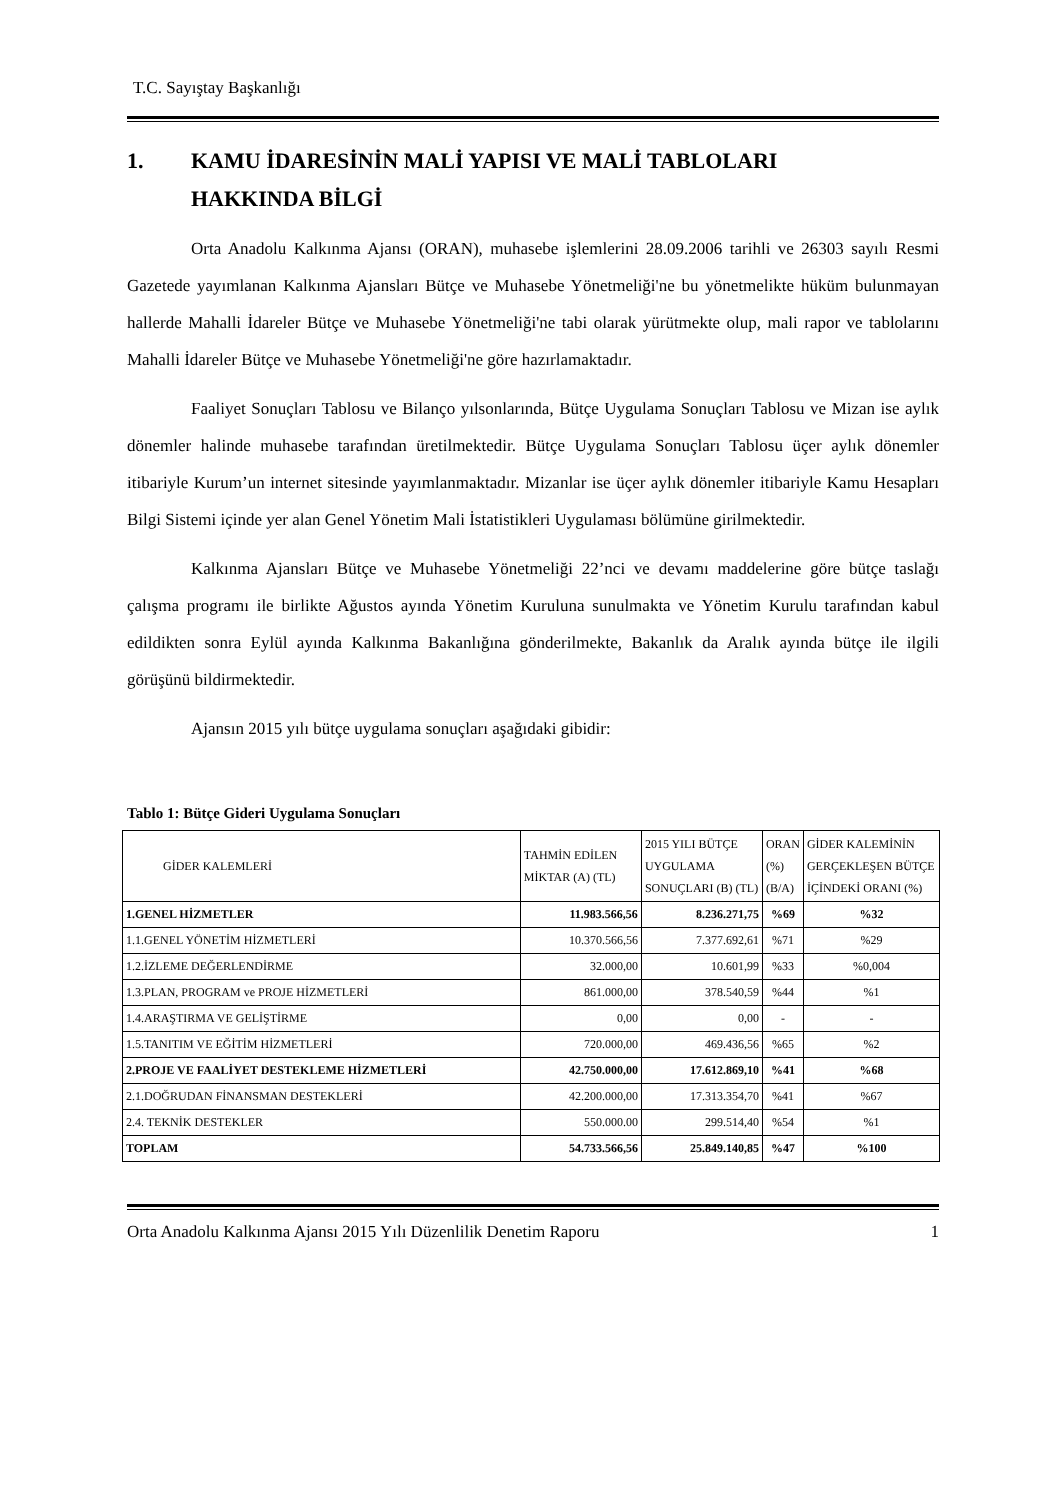T.C. Sayıştay Başkanlığı
1. KAMU İDARESİNİN MALİ YAPISI VE MALİ TABLOLARI
HAKKINDA BİLGİ
Orta Anadolu Kalkınma Ajansı (ORAN), muhasebe işlemlerini 28.09.2006 tarihli ve 26303 sayılı Resmi Gazetede yayımlanan Kalkınma Ajansları Bütçe ve Muhasebe Yönetmeliği'ne bu yönetmelikte hüküm bulunmayan hallerde Mahalli İdareler Bütçe ve Muhasebe Yönetmeliği'ne tabi olarak yürütmekte olup, mali rapor ve tablolarını Mahalli İdareler Bütçe ve Muhasebe Yönetmeliği'ne göre hazırlamaktadır.
Faaliyet Sonuçları Tablosu ve Bilanço yılsonlarında, Bütçe Uygulama Sonuçları Tablosu ve Mizan ise aylık dönemler halinde muhasebe tarafından üretilmektedir. Bütçe Uygulama Sonuçları Tablosu üçer aylık dönemler itibariyle Kurum’un internet sitesinde yayımlanmaktadır. Mizanlar ise üçer aylık dönemler itibariyle Kamu Hesapları Bilgi Sistemi içinde yer alan Genel Yönetim Mali İstatistikleri Uygulaması bölümüne girilmektedir.
Kalkınma Ajansları Bütçe ve Muhasebe Yönetmeliği 22’nci ve devamı maddelerine göre bütçe taslağı çalışma programı ile birlikte Ağustos ayında Yönetim Kuruluna sunulmakta ve Yönetim Kurulu tarafından kabul edildikten sonra Eylül ayında Kalkınma Bakanlığına gönderilmekte, Bakanlık da Aralık ayında bütçe ile ilgili görüşünü bildirmektedir.
Ajansın 2015 yılı bütçe uygulama sonuçları aşağıdaki gibidir:
Tablo 1: Bütçe Gideri Uygulama Sonuçları
| GİDER KALEMLERİ | TAHMİN EDİLEN MİKTAR (A) (TL) | 2015 YILI BÜTÇE UYGULAMA SONUÇLARI (B) (TL) | ORAN (%) (B/A) | GİDER KALEMİNİN GERÇEKLEŞEN BÜTÇE İÇİNDEKİ ORANI (%) |
| --- | --- | --- | --- | --- |
| 1.GENEL HİZMETLER | 11.983.566,56 | 8.236.271,75 | %69 | %32 |
| 1.1.GENEL YÖNETİM HİZMETLERİ | 10.370.566,56 | 7.377.692,61 | %71 | %29 |
| 1.2.İZLEME DEĞERLENDİRME | 32.000,00 | 10.601,99 | %33 | %0,004 |
| 1.3.PLAN, PROGRAM ve PROJE HİZMETLERİ | 861.000,00 | 378.540,59 | %44 | %1 |
| 1.4.ARAŞTIRMA VE GELİŞTİRME | 0,00 | 0,00 | - | - |
| 1.5.TANITIM VE EĞİTİM HİZMETLERİ | 720.000,00 | 469.436,56 | %65 | %2 |
| 2.PROJE VE FAALİYET DESTEKLEME HİZMETLERİ | 42.750.000,00 | 17.612.869,10 | %41 | %68 |
| 2.1.DOĞRUDAN FİNANSMAN DESTEKLERİ | 42.200.000,00 | 17.313.354,70 | %41 | %67 |
| 2.4. TEKNİK DESTEKLER | 550.000.00 | 299.514,40 | %54 | %1 |
| TOPLAM | 54.733.566,56 | 25.849.140,85 | %47 | %100 |
Orta Anadolu Kalkınma Ajansı 2015 Yılı Düzenlilik Denetim Raporu 1